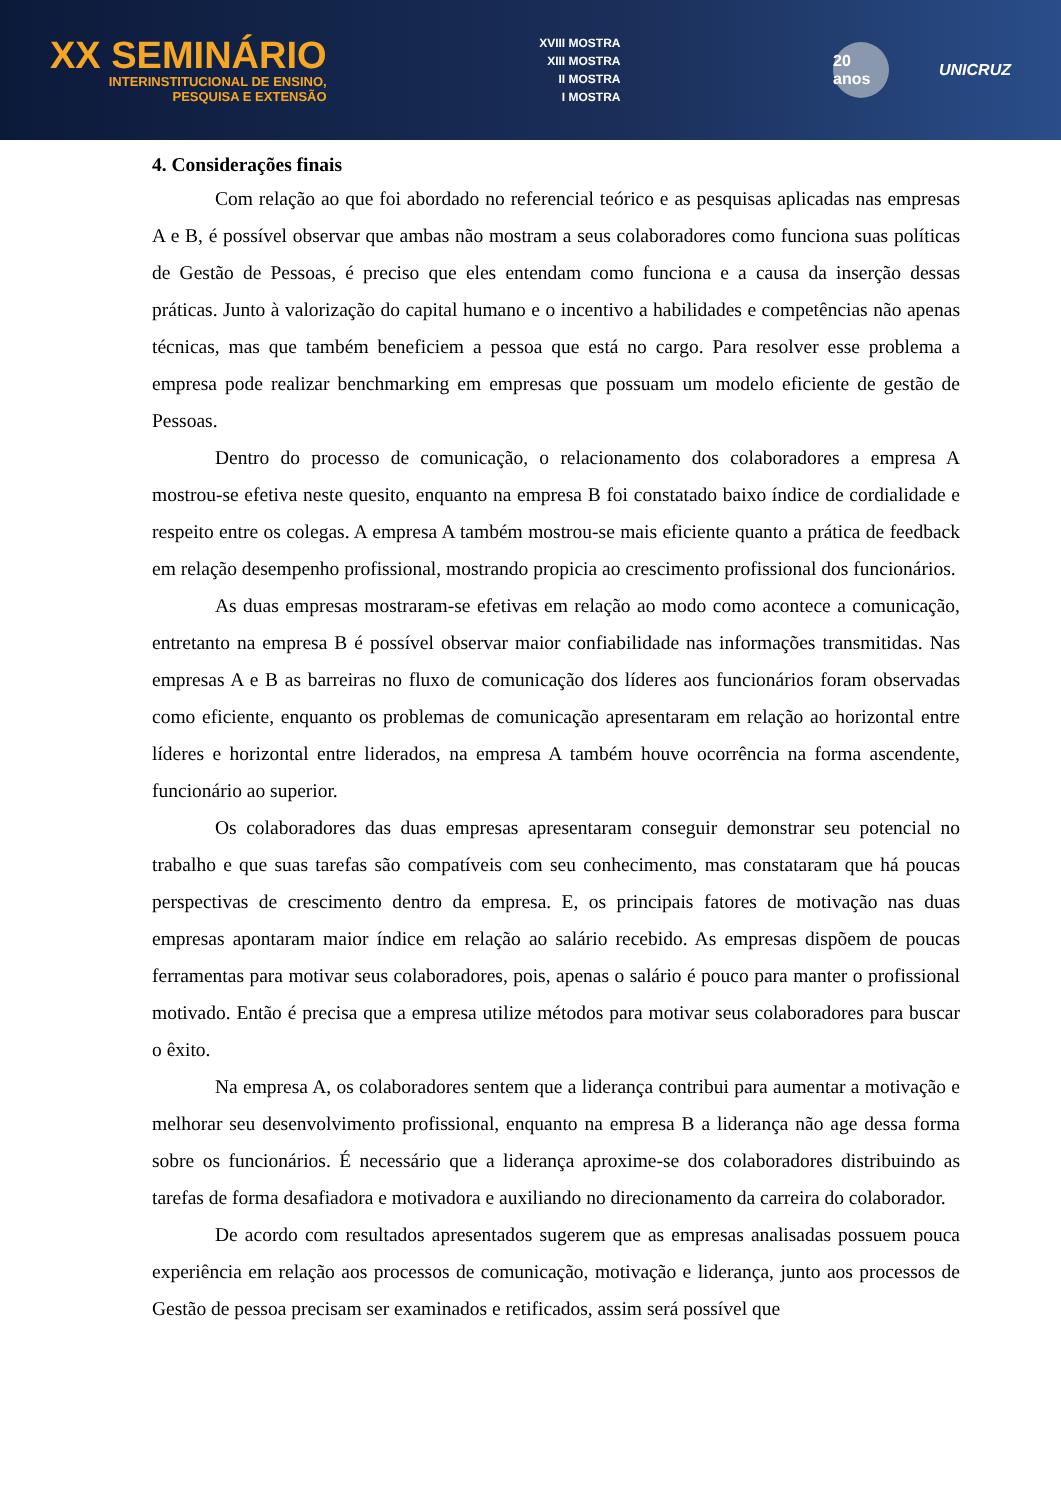XX SEMINÁRIO
INTERINSTITUCIONAL DE ENSINO,
PESQUISA E EXTENSÃO
XVIII MOSTRA
XIII MOSTRA
II MOSTRA
I MOSTRA
20 anos
UNICRUZ
4. Considerações finais
Com relação ao que foi abordado no referencial teórico e as pesquisas aplicadas nas empresas A e B, é possível observar que ambas não mostram a seus colaboradores como funciona suas políticas de Gestão de Pessoas, é preciso que eles entendam como funciona e a causa da inserção dessas práticas. Junto à valorização do capital humano e o incentivo a habilidades e competências não apenas técnicas, mas que também beneficiem a pessoa que está no cargo. Para resolver esse problema a empresa pode realizar benchmarking em empresas que possuam um modelo eficiente de gestão de Pessoas.
Dentro do processo de comunicação, o relacionamento dos colaboradores a empresa A mostrou-se efetiva neste quesito, enquanto na empresa B foi constatado baixo índice de cordialidade e respeito entre os colegas. A empresa A também mostrou-se mais eficiente quanto a prática de feedback em relação desempenho profissional, mostrando propicia ao crescimento profissional dos funcionários.
As duas empresas mostraram-se efetivas em relação ao modo como acontece a comunicação, entretanto na empresa B é possível observar maior confiabilidade nas informações transmitidas. Nas empresas A e B as barreiras no fluxo de comunicação dos líderes aos funcionários foram observadas como eficiente, enquanto os problemas de comunicação apresentaram em relação ao horizontal entre líderes e horizontal entre liderados, na empresa A também houve ocorrência na forma ascendente, funcionário ao superior.
Os colaboradores das duas empresas apresentaram conseguir demonstrar seu potencial no trabalho e que suas tarefas são compatíveis com seu conhecimento, mas constataram que há poucas perspectivas de crescimento dentro da empresa. E, os principais fatores de motivação nas duas empresas apontaram maior índice em relação ao salário recebido. As empresas dispõem de poucas ferramentas para motivar seus colaboradores, pois, apenas o salário é pouco para manter o profissional motivado. Então é precisa que a empresa utilize métodos para motivar seus colaboradores para buscar o êxito.
Na empresa A, os colaboradores sentem que a liderança contribui para aumentar a motivação e melhorar seu desenvolvimento profissional, enquanto na empresa B a liderança não age dessa forma sobre os funcionários. É necessário que a liderança aproxime-se dos colaboradores distribuindo as tarefas de forma desafiadora e motivadora e auxiliando no direcionamento da carreira do colaborador.
De acordo com resultados apresentados sugerem que as empresas analisadas possuem pouca experiência em relação aos processos de comunicação, motivação e liderança, junto aos processos de Gestão de pessoa precisam ser examinados e retificados, assim será possível que